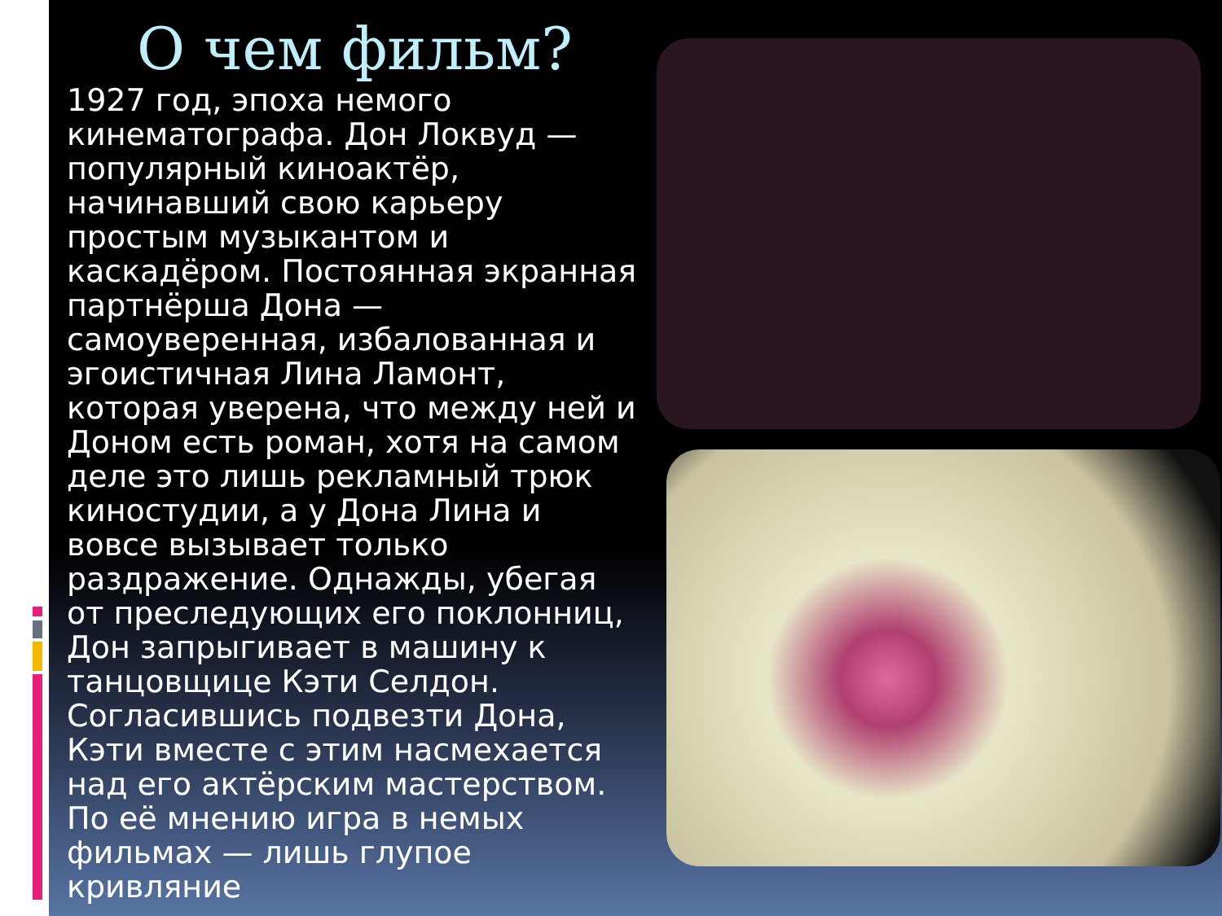О чем фильм?
1927 год, эпоха немого кинематографа. Дон Локвуд — популярный киноактёр, начинавший свою карьеру простым музыкантом и каскадёром. Постоянная экранная партнёрша Дона — самоуверенная, избалованная и эгоистичная Лина Ламонт, которая уверена, что между ней и Доном есть роман, хотя на самом деле это лишь рекламный трюк киностудии, а у Дона Лина и вовсе вызывает только раздражение. Однажды, убегая от преследующих его поклонниц, Дон запрыгивает в машину к танцовщице Кэти Селдон. Согласившись подвезти Дона, Кэти вместе с этим насмехается над его актёрским мастерством. По её мнению игра в немых фильмах — лишь глупое кривляние